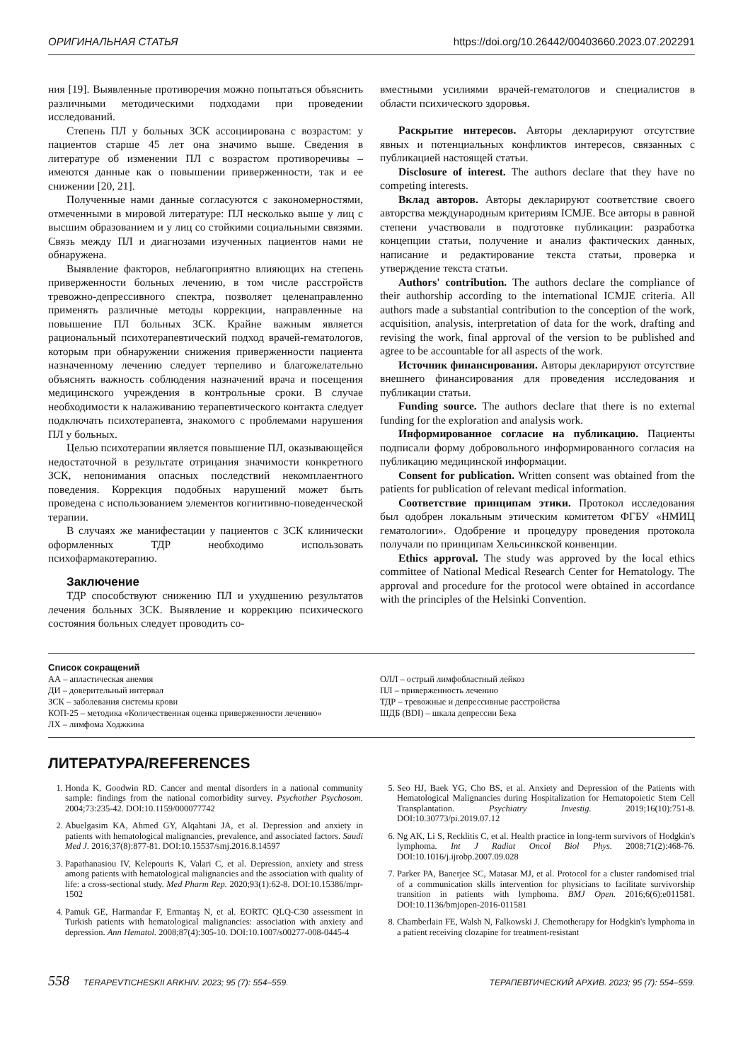ОРИГИНАЛЬНАЯ СТАТЬЯ https://doi.org/10.26442/00403660.2023.07.202291
ния [19]. Выявленные противоречия можно попытаться объяснить различными методическими подходами при проведении исследований.
Степень ПЛ у больных ЗСК ассоциирована с возрастом: у пациентов старше 45 лет она значимо выше. Сведения в литературе об изменении ПЛ с возрастом противоречивы – имеются данные как о повышении приверженности, так и ее снижении [20, 21].
Полученные нами данные согласуются с закономерностями, отмеченными в мировой литературе: ПЛ несколько выше у лиц с высшим образованием и у лиц со стойкими социальными связями. Связь между ПЛ и диагнозами изученных пациентов нами не обнаружена.
Выявление факторов, неблагоприятно влияющих на степень приверженности больных лечению, в том числе расстройств тревожно-депрессивного спектра, позволяет целенаправленно применять различные методы коррекции, направленные на повышение ПЛ больных ЗСК. Крайне важным является рациональный психотерапевтический подход врачей-гематологов, которым при обнаружении снижения приверженности пациента назначенному лечению следует терпеливо и благожелательно объяснять важность соблюдения назначений врача и посещения медицинского учреждения в контрольные сроки. В случае необходимости к налаживанию терапевтического контакта следует подключать психотерапевта, знакомого с проблемами нарушения ПЛ у больных.
Целью психотерапии является повышение ПЛ, оказывающейся недостаточной в результате отрицания значимости конкретного ЗСК, непонимания опасных последствий некомплаентного поведения. Коррекция подобных нарушений может быть проведена с использованием элементов когнитивно-поведенческой терапии.
В случаях же манифестации у пациентов с ЗСК клинически оформленных ТДР необходимо использовать психофармакотерапию.
Заключение
ТДР способствуют снижению ПЛ и ухудшению результатов лечения больных ЗСК. Выявление и коррекцию психического состояния больных следует проводить со-
вместными усилиями врачей-гематологов и специалистов в области психического здоровья.
Раскрытие интересов. Авторы декларируют отсутствие явных и потенциальных конфликтов интересов, связанных с публикацией настоящей статьи.
Disclosure of interest. The authors declare that they have no competing interests.
Вклад авторов. Авторы декларируют соответствие своего авторства международным критериям ICMJE. Все авторы в равной степени участвовали в подготовке публикации: разработка концепции статьи, получение и анализ фактических данных, написание и редактирование текста статьи, проверка и утверждение текста статьи.
Authors' contribution. The authors declare the compliance of their authorship according to the international ICMJE criteria. All authors made a substantial contribution to the conception of the work, acquisition, analysis, interpretation of data for the work, drafting and revising the work, final approval of the version to be published and agree to be accountable for all aspects of the work.
Источник финансирования. Авторы декларируют отсутствие внешнего финансирования для проведения исследования и публикации статьи.
Funding source. The authors declare that there is no external funding for the exploration and analysis work.
Информированное согласие на публикацию. Пациенты подписали форму добровольного информированного согласия на публикацию медицинской информации.
Consent for publication. Written consent was obtained from the patients for publication of relevant medical information.
Соответствие принципам этики. Протокол исследования был одобрен локальным этическим комитетом ФГБУ «НМИЦ гематологии». Одобрение и процедуру проведения протокола получали по принципам Хельсинкской конвенции.
Ethics approval. The study was approved by the local ethics committee of National Medical Research Center for Hematology. The approval and procedure for the protocol were obtained in accordance with the principles of the Helsinki Convention.
Список сокращений
АА – апластическая анемия
ДИ – доверительный интервал
ЗСК – заболевания системы крови
КОП-25 – методика «Количественная оценка приверженности лечению»
ЛХ – лимфома Ходжкина
ОЛЛ – острый лимфобластный лейкоз
ПЛ – приверженность лечению
ТДР – тревожные и депрессивные расстройства
ШДБ (BDI) – шкала депрессии Бека
ЛИТЕРАТУРА/REFERENCES
1. Honda K, Goodwin RD. Cancer and mental disorders in a national community sample: findings from the national comorbidity survey. Psychother Psychosom. 2004;73:235-42. DOI:10.1159/000077742
2. Abuelgasim KA, Ahmed GY, Alqahtani JA, et al. Depression and anxiety in patients with hematological malignancies, prevalence, and associated factors. Saudi Med J. 2016;37(8):877-81. DOI:10.15537/smj.2016.8.14597
3. Papathanasiou IV, Kelepouris K, Valari C, et al. Depression, anxiety and stress among patients with hematological malignancies and the association with quality of life: a cross-sectional study. Med Pharm Rep. 2020;93(1):62-8. DOI:10.15386/mpr-1502
4. Pamuk GE, Harmandar F, Ermantaş N, et al. EORTC QLQ-C30 assessment in Turkish patients with hematological malignancies: association with anxiety and depression. Ann Hematol. 2008;87(4):305-10. DOI:10.1007/s00277-008-0445-4
5. Seo HJ, Baek YG, Cho BS, et al. Anxiety and Depression of the Patients with Hematological Malignancies during Hospitalization for Hematopoietic Stem Cell Transplantation. Psychiatry Investig. 2019;16(10):751-8. DOI:10.30773/pi.2019.07.12
6. Ng AK, Li S, Recklitis C, et al. Health practice in long-term survivors of Hodgkin's lymphoma. Int J Radiat Oncol Biol Phys. 2008;71(2):468-76. DOI:10.1016/j.ijrobp.2007.09.028
7. Parker PA, Banerjee SC, Matasar MJ, et al. Protocol for a cluster randomised trial of a communication skills intervention for physicians to facilitate survivorship transition in patients with lymphoma. BMJ Open. 2016;6(6):e011581. DOI:10.1136/bmjopen-2016-011581
8. Chamberlain FE, Walsh N, Falkowski J. Chemotherapy for Hodgkin's lymphoma in a patient receiving clozapine for treatment-resistant
558 TERAPEVTICHESKII ARKHIV. 2023; 95 (7): 554–559. ТЕРАПЕВТИЧЕСКИЙ АРХИВ. 2023; 95 (7): 554–559.